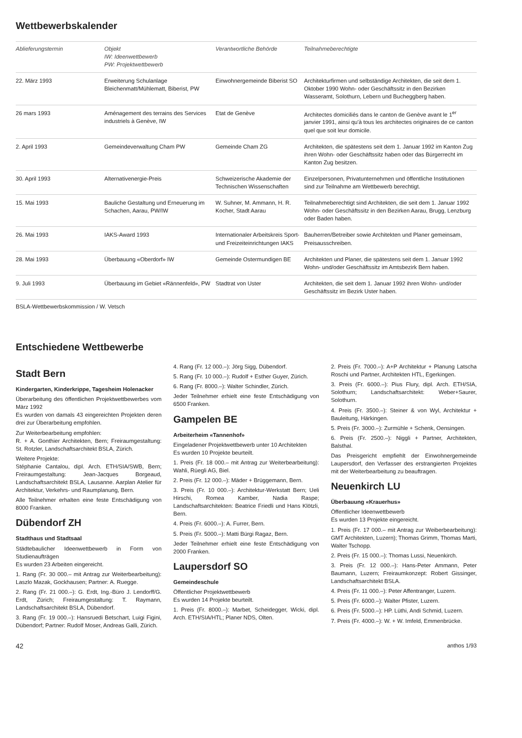Wettbewerbskalender
| Ablieferungstermin | Objekt IW: Ideenwettbewerb PW: Projektwettbewerb | Verantwortliche Behörde | Teilnahmeberechtigte |
| --- | --- | --- | --- |
| 22. März 1993 | Erweiterung Schulanlage Bleichenmatt/Mühlematt, Biberist, PW | Einwohnergemeinde Biberist SO | Architekturfirmen und selbständige Architekten, die seit dem 1. Oktober 1990 Wohn- oder Geschäftssitz in den Bezirken Wasseramt, Solothurn, Lebern und Bucheggberg haben. |
| 26 mars 1993 | Aménagement des terrains des Services industriels à Genève, IW | Etat de Genève | Architectes domiciliés dans le canton de Genève avant le 1<sup>er</sup> janvier 1991, ainsi qu'à tous les architectes originaires de ce canton quel que soit leur domicile. |
| 2. April 1993 | Gemeindeverwaltung Cham PW | Gemeinde Cham ZG | Architekten, die spätestens seit dem 1. Januar 1992 im Kanton Zug ihren Wohn- oder Geschäftssitz haben oder das Bürgerrecht im Kanton Zug besitzen. |
| 30. April 1993 | Alternativenergie-Preis | Schweizerische Akademie der Technischen Wissenschaften | Einzelpersonen, Privatunternehmen und öffentliche Institutionen sind zur Teilnahme am Wettbewerb berechtigt. |
| 15. Mai 1993 | Bauliche Gestaltung und Erneuerung im Schachen, Aarau, PW/IW | W. Suhner, M. Ammann, H. R. Kocher, Stadt Aarau | Teilnahmeberechtigt sind Architekten, die seit dem 1. Januar 1992 Wohn- oder Geschäftssitz in den Bezirken Aarau, Brugg, Lenzburg oder Baden haben. |
| 26. Mai 1993 | IAKS-Award 1993 | Internationaler Arbeitskreis Sport- und Freizeiteinrichtungen IAKS | Bauherren/Betreiber sowie Architekten und Planer gemeinsam, Preisausschreiben. |
| 28. Mai 1993 | Überbauung «Oberdorf» IW | Gemeinde Ostermundigen BE | Architekten und Planer, die spätestens seit dem 1. Januar 1992 Wohn- und/oder Geschäftssitz im Amtsbezirk Bern haben. |
| 9. Juli 1993 | Überbauung im Gebiet «Rännenfeld», PW | Stadtrat von Uster | Architekten, die seit dem 1. Januar 1992 ihren Wohn- und/oder Geschäftssitz im Bezirk Uster haben. |
BSLA-Wettbewerbskommission / W. Vetsch
Entschiedene Wettbewerbe
Stadt Bern
Kindergarten, Kinderkrippe, Tagesheim Holenacker
Überarbeitung des öffentlichen Projektwettbewerbes vom März 1992
Es wurden von damals 43 eingereichten Projekten deren drei zur Überarbeitung empfohlen.
Zur Weiterbearbeitung empfohlen:
R. + A. Gonthier Architekten, Bern; Freiraumgestaltung: St. Rotzler, Landschaftsarchitekt BSLA, Zürich.
Weitere Projekte:
Stéphanie Cantalou, dipl. Arch. ETH/SIA/SWB, Bern; Freiraumgestaltung: Jean-Jacques Borgeaud, Landschaftsarchitekt BSLA, Lausanne. Aarplan Atelier für Architektur, Verkehrs- und Raumplanung, Bern.
Alle Teilnehmer erhalten eine feste Entschädigung von 8000 Franken.
Dübendorf ZH
Stadthaus und Stadtsaal
Städtebaulicher Ideenwettbewerb in Form von Studienaufträgen
Es wurden 23 Arbeiten eingereicht.
1. Rang (Fr. 30 000.– mit Antrag zur Weiterbearbeitung): Laszlo Mazak, Gockhausen; Partner: A. Ruegge.
2. Rang (Fr. 21 000.–): G. Erdt, Ing.-Büro J. Lendorff/G. Erdt, Zürich; Freiraumgestaltung: T. Raymann, Landschaftsarchitekt BSLA, Dübendorf.
3. Rang (Fr. 19 000.–): Hansruedi Betschart, Luigi Figini, Dübendorf; Partner: Rudolf Moser, Andreas Galli, Zürich.
4. Rang (Fr. 12 000.–): Jörg Sigg, Dübendorf.
5. Rang (Fr. 10 000.–): Rudolf + Esther Guyer, Zürich.
6. Rang (Fr. 8000.–): Walter Schindler, Zürich.
Jeder Teilnehmer erhielt eine feste Entschädigung von 6500 Franken.
Gampelen BE
Arbeiterheim «Tannenhof»
Eingeladener Projektwettbewerb unter 10 Architekten
Es wurden 10 Projekte beurteilt.
1. Preis (Fr. 18 000.– mit Antrag zur Weiterbearbeitung): Wahli, Rüegli AG, Biel.
2. Preis (Fr. 12 000.–): Mäder + Brüggemann, Bern.
3. Preis (Fr. 10 000.–): Architektur-Werkstatt Bern; Ueli Hirschi, Romea Kamber, Nadia Raspe; Landschaftsarchitekten: Beatrice Friedli und Hans Klötzli, Bern.
4. Preis (Fr. 6000.–): A. Furrer, Bern.
5. Preis (Fr. 5000.–): Matti Bürgi Ragaz, Bern.
Jeder Teilnehmer erhielt eine feste Entschädigung von 2000 Franken.
Laupersdorf SO
Gemeindeschule
Öffentlicher Projektwettbewerb
Es wurden 14 Projekte beurteilt.
1. Preis (Fr. 8000.–): Marbet, Scheidegger, Wicki, dipl. Arch. ETH/SIA/HTL; Planer NDS, Olten.
2. Preis (Fr. 7000.–): A+P Architektur + Planung Latscha Roschi und Partner, Architekten HTL, Egerkingen.
3. Preis (Fr. 6000.–): Pius Flury, dipl. Arch. ETH/SIA, Solothurn; Landschaftsarchitekt: Weber+Saurer, Solothurn.
4. Preis (Fr. 3500.–): Steiner & von Wyl, Architektur + Bauleitung, Härkingen.
5. Preis (Fr. 3000.–): Zurmühle + Schenk, Oensingen.
6. Preis (Fr. 2500.–): Niggli + Partner, Architekten, Balsthal.
Das Preisgericht empfiehlt der Einwohnergemeinde Laupersdorf, den Verfasser des erstrangierten Projektes mit der Weiterbearbeitung zu beauftragen.
Neuenkirch LU
Überbauung «Krauerhus»
Öffentlicher Ideenwettbewerb
Es wurden 13 Projekte eingereicht.
1. Preis (Fr. 17 000.– mit Antrag zur Weiberbearbeitung): GMT Architekten, Luzern); Thomas Grimm, Thomas Marti, Walter Tschopp.
2. Preis (Fr. 15 000.–): Thomas Lussi, Neuenkirch.
3. Preis (Fr. 12 000.–): Hans-Peter Ammann, Peter Baumann, Luzern; Freiraumkonzept: Robert Gissinger, Landschaftsarchitekt BSLA.
4. Preis (Fr. 11 000.–): Peter Affentranger, Luzern.
5. Preis (Fr. 6000.–): Walter Pfister, Luzern.
6. Preis (Fr. 5000.–): HP. Lüthi, Andi Schmid, Luzern.
7. Preis (Fr. 4000.–): W. + W. Imfeld, Emmenbrücke.
42 anthos 1/93